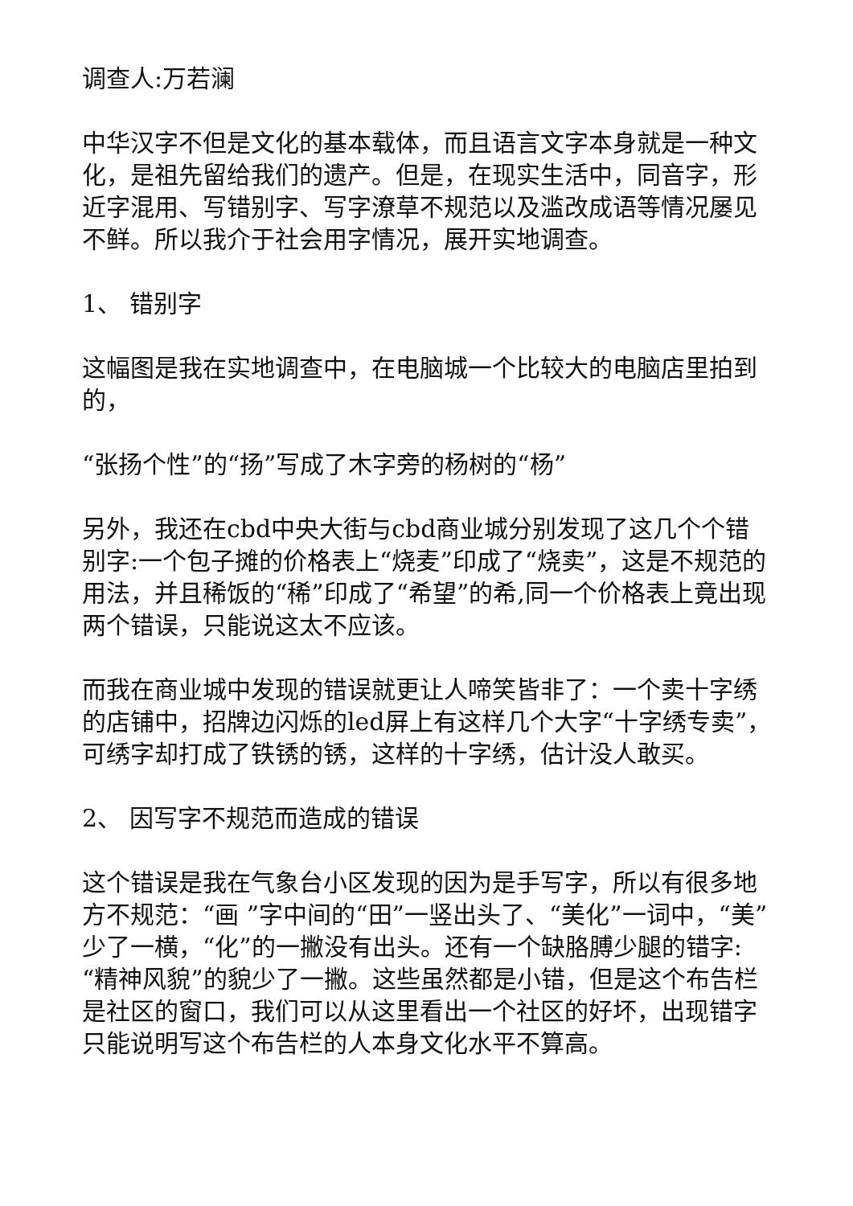调查人:万若澜
中华汉字不但是文化的基本载体，而且语言文字本身就是一种文化，是祖先留给我们的遗产。但是，在现实生活中，同音字，形近字混用、写错别字、写字潦草不规范以及滥改成语等情况屡见不鲜。所以我介于社会用字情况，展开实地调查。
1、 错别字
这幅图是我在实地调查中，在电脑城一个比较大的电脑店里拍到的，
“张扬个性”的“扬”写成了木字旁的杨树的“杨”
另外，我还在cbd中央大街与cbd商业城分别发现了这几个个错别字:一个包子摊的价格表上“烧麦”印成了“烧卖”，这是不规范的用法，并且稀饭的“稀”印成了“希望”的希,同一个价格表上竟出现两个错误，只能说这太不应该。
而我在商业城中发现的错误就更让人啼笑皆非了：一个卖十字绣的店铺中，招牌边闪烁的led屏上有这样几个大字“十字绣专卖”，可绣字却打成了铁锈的锈，这样的十字绣，估计没人敢买。
2、 因写字不规范而造成的错误
这个错误是我在气象台小区发现的因为是手写字，所以有很多地方不规范：“画 ”字中间的“田”一竖出头了、“美化”一词中，“美”少了一横，“化”的一撇没有出头。还有一个缺胳膊少腿的错字:“精神风貌”的貌少了一撇。这些虽然都是小错，但是这个布告栏是社区的窗口，我们可以从这里看出一个社区的好坏，出现错字只能说明写这个布告栏的人本身文化水平不算高。